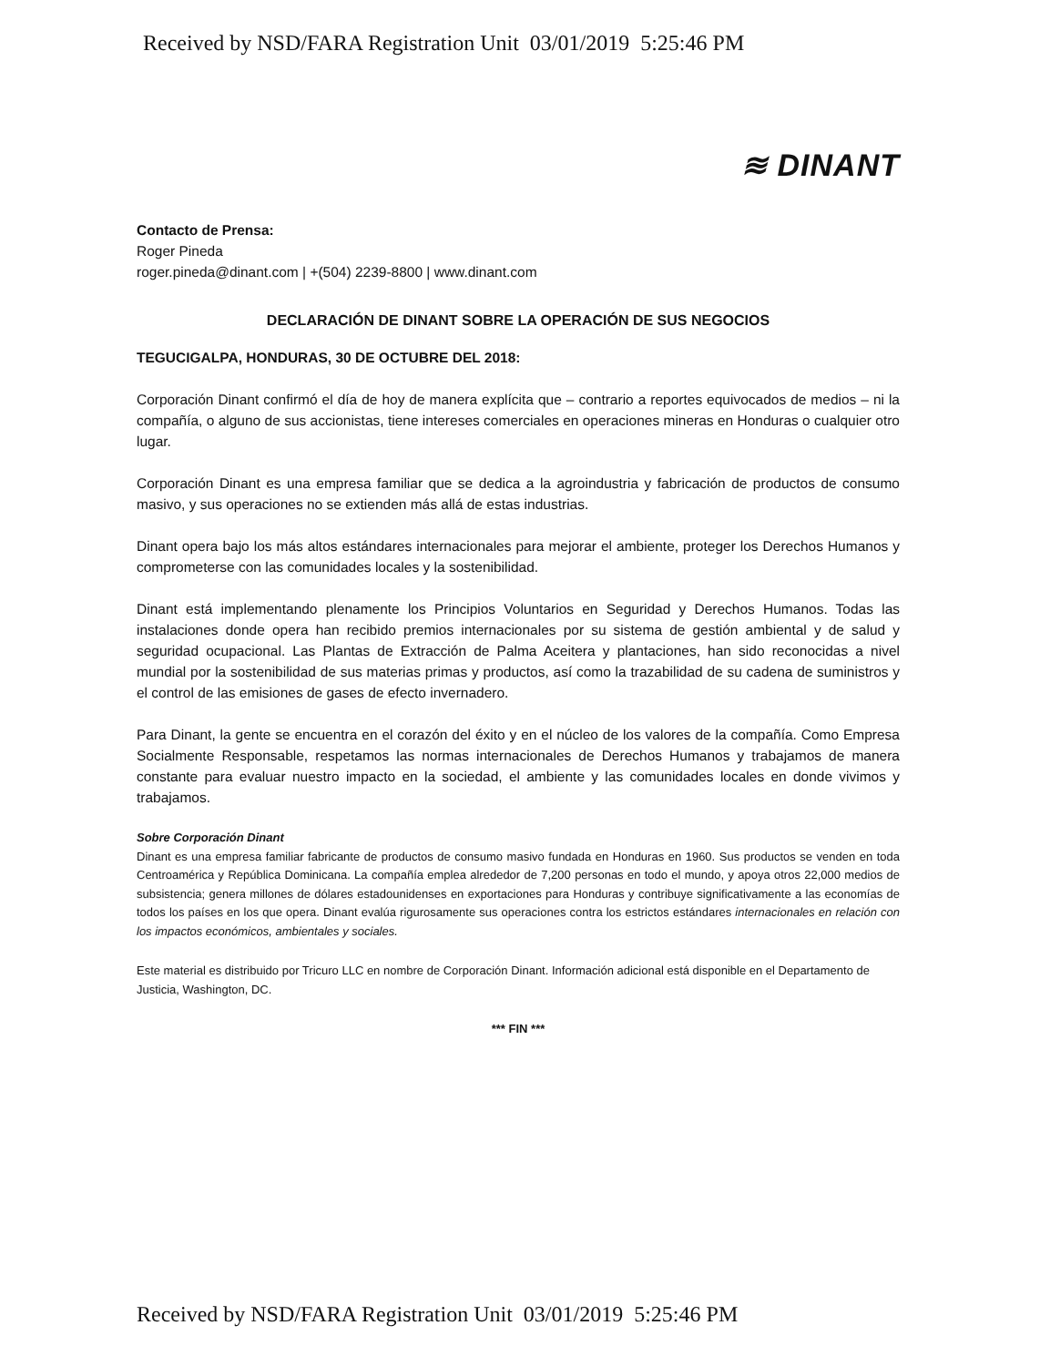Received by NSD/FARA Registration Unit 03/01/2019 5:25:46 PM
≋ DINANT
Contacto de Prensa:
Roger Pineda
roger.pineda@dinant.com | +(504) 2239-8800 | www.dinant.com
DECLARACIÓN DE DINANT SOBRE LA OPERACIÓN DE SUS NEGOCIOS
TEGUCIGALPA, HONDURAS, 30 DE OCTUBRE DEL 2018:
Corporación Dinant confirmó el día de hoy de manera explícita que – contrario a reportes equivocados de medios – ni la compañía, o alguno de sus accionistas, tiene intereses comerciales en operaciones mineras en Honduras o cualquier otro lugar.
Corporación Dinant es una empresa familiar que se dedica a la agroindustria y fabricación de productos de consumo masivo, y sus operaciones no se extienden más allá de estas industrias.
Dinant opera bajo los más altos estándares internacionales para mejorar el ambiente, proteger los Derechos Humanos y comprometerse con las comunidades locales y la sostenibilidad.
Dinant está implementando plenamente los Principios Voluntarios en Seguridad y Derechos Humanos. Todas las instalaciones donde opera han recibido premios internacionales por su sistema de gestión ambiental y de salud y seguridad ocupacional. Las Plantas de Extracción de Palma Aceitera y plantaciones, han sido reconocidas a nivel mundial por la sostenibilidad de sus materias primas y productos, así como la trazabilidad de su cadena de suministros y el control de las emisiones de gases de efecto invernadero.
Para Dinant, la gente se encuentra en el corazón del éxito y en el núcleo de los valores de la compañía. Como Empresa Socialmente Responsable, respetamos las normas internacionales de Derechos Humanos y trabajamos de manera constante para evaluar nuestro impacto en la sociedad, el ambiente y las comunidades locales en donde vivimos y trabajamos.
Sobre Corporación Dinant
Dinant es una empresa familiar fabricante de productos de consumo masivo fundada en Honduras en 1960. Sus productos se venden en toda Centroamérica y República Dominicana. La compañía emplea alrededor de 7,200 personas en todo el mundo, y apoya otros 22,000 medios de subsistencia; genera millones de dólares estadounidenses en exportaciones para Honduras y contribuye significativamente a las economías de todos los países en los que opera. Dinant evalúa rigurosamente sus operaciones contra los estrictos estándares internacionales en relación con los impactos económicos, ambientales y sociales.
Este material es distribuido por Tricuro LLC en nombre de Corporación Dinant. Información adicional está disponible en el Departamento de Justicia, Washington, DC.
*** FIN ***
Received by NSD/FARA Registration Unit 03/01/2019 5:25:46 PM